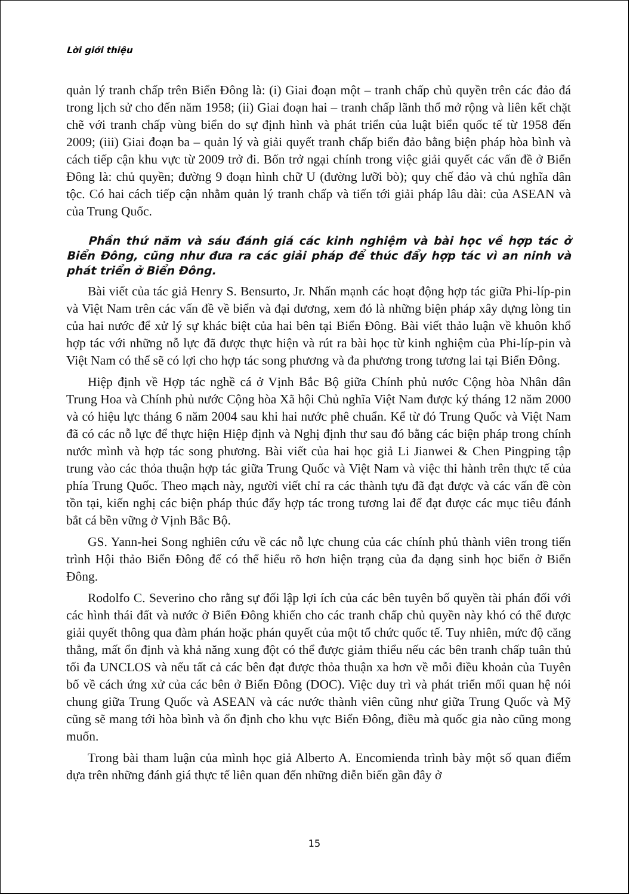Lời giới thiệu
quản lý tranh chấp trên Biển Đông là: (i) Giai đoạn một – tranh chấp chủ quyền trên các đảo đá trong lịch sử cho đến năm 1958; (ii) Giai đoạn hai – tranh chấp lãnh thổ mở rộng và liên kết chặt chẽ với tranh chấp vùng biển do sự định hình và phát triển của luật biển quốc tế từ 1958 đến 2009; (iii) Giai đoạn ba – quản lý và giải quyết tranh chấp biển đảo bằng biện pháp hòa bình và cách tiếp cận khu vực từ 2009 trở đi. Bốn trở ngại chính trong việc giải quyết các vấn đề ở Biển Đông là: chủ quyền; đường 9 đoạn hình chữ U (đường lưỡi bò); quy chế đảo và chủ nghĩa dân tộc. Có hai cách tiếp cận nhằm quản lý tranh chấp và tiến tới giải pháp lâu dài: của ASEAN và của Trung Quốc.
Phần thứ năm và sáu đánh giá các kinh nghiệm và bài học về hợp tác ở Biển Đông, cũng như đưa ra các giải pháp để thúc đẩy hợp tác vì an ninh và phát triển ở Biển Đông.
Bài viết của tác giả Henry S. Bensurto, Jr. Nhấn mạnh các hoạt động hợp tác giữa Phi-líp-pin và Việt Nam trên các vấn đề về biển và đại dương, xem đó là những biện pháp xây dựng lòng tin của hai nước để xử lý sự khác biệt của hai bên tại Biển Đông. Bài viết thảo luận về khuôn khổ hợp tác với những nỗ lực đã được thực hiện và rút ra bài học từ kinh nghiệm của Phi-líp-pin và Việt Nam có thể sẽ có lợi cho hợp tác song phương và đa phương trong tương lai tại Biển Đông.
Hiệp định về Hợp tác nghề cá ở Vịnh Bắc Bộ giữa Chính phủ nước Cộng hòa Nhân dân Trung Hoa và Chính phủ nước Cộng hòa Xã hội Chủ nghĩa Việt Nam được ký tháng 12 năm 2000 và có hiệu lực tháng 6 năm 2004 sau khi hai nước phê chuẩn. Kể từ đó Trung Quốc và Việt Nam đã có các nỗ lực để thực hiện Hiệp định và Nghị định thư sau đó bằng các biện pháp trong chính nước mình và hợp tác song phương. Bài viết của hai học giả Li Jianwei & Chen Pingping tập trung vào các thỏa thuận hợp tác giữa Trung Quốc và Việt Nam và việc thi hành trên thực tế của phía Trung Quốc. Theo mạch này, người viết chỉ ra các thành tựu đã đạt được và các vấn đề còn tồn tại, kiến nghị các biện pháp thúc đẩy hợp tác trong tương lai để đạt được các mục tiêu đánh bắt cá bền vững ở Vịnh Bắc Bộ.
GS. Yann-hei Song nghiên cứu về các nỗ lực chung của các chính phủ thành viên trong tiến trình Hội thảo Biển Đông để có thể hiểu rõ hơn hiện trạng của đa dạng sinh học biển ở Biển Đông.
Rodolfo C. Severino cho rằng sự đối lập lợi ích của các bên tuyên bố quyền tài phán đối với các hình thái đất và nước ở Biển Đông khiến cho các tranh chấp chủ quyền này khó có thể được giải quyết thông qua đàm phán hoặc phán quyết của một tổ chức quốc tế. Tuy nhiên, mức độ căng thẳng, mất ổn định và khả năng xung đột có thể được giảm thiểu nếu các bên tranh chấp tuân thủ tối đa UNCLOS và nếu tất cả các bên đạt được thỏa thuận xa hơn về mỗi điều khoản của Tuyên bố về cách ứng xử của các bên ở Biển Đông (DOC). Việc duy trì và phát triển mối quan hệ nói chung giữa Trung Quốc và ASEAN và các nước thành viên cũng như giữa Trung Quốc và Mỹ cũng sẽ mang tới hòa bình và ổn định cho khu vực Biển Đông, điều mà quốc gia nào cũng mong muốn.
Trong bài tham luận của mình học giả Alberto A. Encomienda trình bày một số quan điểm dựa trên những đánh giá thực tế liên quan đến những diễn biến gần đây ở
15